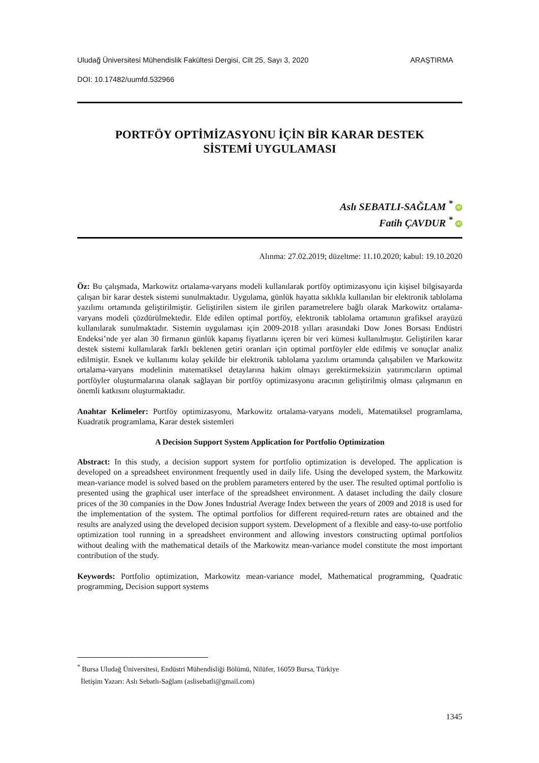Uludağ Üniversitesi Mühendislik Fakültesi Dergisi, Cilt 25, Sayı 3, 2020 ARAŞTIRMA
DOI: 10.17482/uumfd.532966
PORTFÖY OPTİMİZASYONU İÇİN BİR KARAR DESTEK
SİSTEMİ UYGULAMASI
Aslı SEBATLI-SAĞLAM <sup>*</sup> iD
Fatih ÇAVDUR <sup>*</sup> iD
Alınma: 27.02.2019; düzeltme: 11.10.2020; kabul: 19.10.2020
Öz: Bu çalışmada, Markowitz ortalama-varyans modeli kullanılarak portföy optimizasyonu için kişisel bilgisayarda çalışan bir karar destek sistemi sunulmaktadır. Uygulama, günlük hayatta sıklıkla kullanılan bir elektronik tablolama yazılımı ortamında geliştirilmiştir. Geliştirilen sistem ile girilen parametrelere bağlı olarak Markowitz ortalama-varyans modeli çözdürülmektedir. Elde edilen optimal portföy, elektronik tablolama ortamının grafiksel arayüzü kullanılarak sunulmaktadır. Sistemin uygulaması için 2009-2018 yılları arasındaki Dow Jones Borsası Endüstri Endeksi’nde yer alan 30 firmanın günlük kapanış fiyatlarını içeren bir veri kümesi kullanılmıştır. Geliştirilen karar destek sistemi kullanılarak farklı beklenen getiri oranları için optimal portföyler elde edilmiş ve sonuçlar analiz edilmiştir. Esnek ve kullanımı kolay şekilde bir elektronik tablolama yazılımı ortamında çalışabilen ve Markowitz ortalama-varyans modelinin matematiksel detaylarına hakim olmayı gerektirmeksizin yatırımcıların optimal portföyler oluşturmalarına olanak sağlayan bir portföy optimizasyonu aracının geliştirilmiş olması çalışmanın en önemli katkısını oluşturmaktadır.
Anahtar Kelimeler: Portföy optimizasyonu, Markowitz ortalama-varyans modeli, Matematiksel programlama, Kuadratik programlama, Karar destek sistemleri
A Decision Support System Application for Portfolio Optimization
Abstract: In this study, a decision support system for portfolio optimization is developed. The application is developed on a spreadsheet environment frequently used in daily life. Using the developed system, the Markowitz mean-variance model is solved based on the problem parameters entered by the user. The resulted optimal portfolio is presented using the graphical user interface of the spreadsheet environment. A dataset including the daily closure prices of the 30 companies in the Dow Jones Industrial Average Index between the years of 2009 and 2018 is used for the implementation of the system. The optimal portfolios for different required-return rates are obtained and the results are analyzed using the developed decision support system. Development of a flexible and easy-to-use portfolio optimization tool running in a spreadsheet environment and allowing investors constructing optimal portfolios without dealing with the mathematical details of the Markowitz mean-variance model constitute the most important contribution of the study.
Keywords: Portfolio optimization, Markowitz mean-variance model, Mathematical programming, Quadratic programming, Decision support systems
<sup>*</sup> Bursa Uludağ Üniversitesi, Endüstri Mühendisliği Bölümü, Nilüfer, 16059 Bursa, Türkiye
İletişim Yazarı: Aslı Sebatlı-Sağlam (aslisebatli@gmail.com)
1345